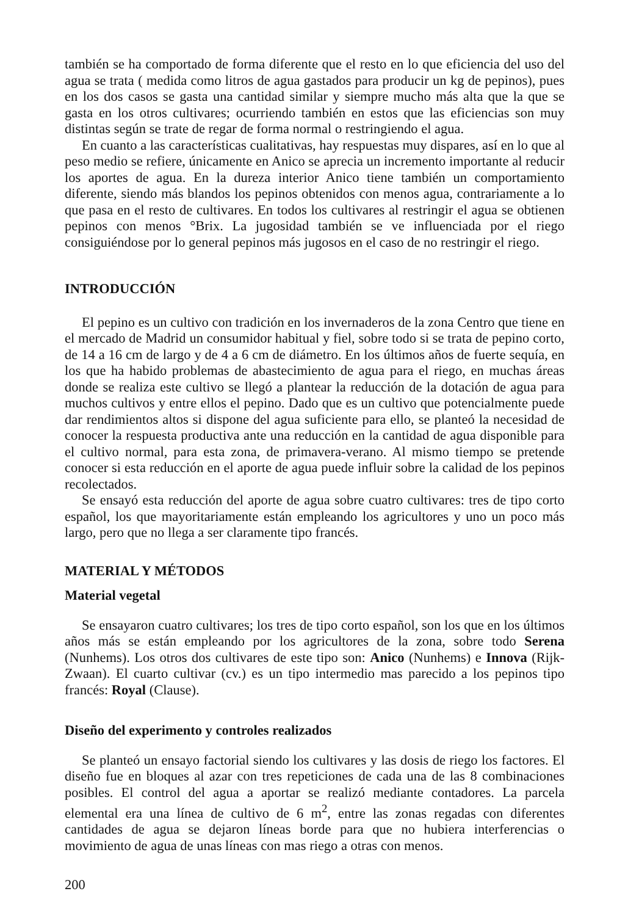también se ha comportado de forma diferente que el resto en lo que eficiencia del uso del agua se trata ( medida como litros de agua gastados para producir un kg de pepinos), pues en los dos casos se gasta una cantidad similar y siempre mucho más alta que la que se gasta en los otros cultivares; ocurriendo también en estos que las eficiencias son muy distintas según se trate de regar de forma normal o restringiendo el agua.
En cuanto a las características cualitativas, hay respuestas muy dispares, así en lo que al peso medio se refiere, únicamente en Anico se aprecia un incremento importante al reducir los aportes de agua. En la dureza interior Anico tiene también un comportamiento diferente, siendo más blandos los pepinos obtenidos con menos agua, contrariamente a lo que pasa en el resto de cultivares. En todos los cultivares al restringir el agua se obtienen pepinos con menos °Brix. La jugosidad también se ve influenciada por el riego consiguiéndose por lo general pepinos más jugosos en el caso de no restringir el riego.
INTRODUCCIÓN
El pepino es un cultivo con tradición en los invernaderos de la zona Centro que tiene en el mercado de Madrid un consumidor habitual y fiel, sobre todo si se trata de pepino corto, de 14 a 16 cm de largo y de 4 a 6 cm de diámetro. En los últimos años de fuerte sequía, en los que ha habido problemas de abastecimiento de agua para el riego, en muchas áreas donde se realiza este cultivo se llegó a plantear la reducción de la dotación de agua para muchos cultivos y entre ellos el pepino. Dado que es un cultivo que potencialmente puede dar rendimientos altos si dispone del agua suficiente para ello, se planteó la necesidad de conocer la respuesta productiva ante una reducción en la cantidad de agua disponible para el cultivo normal, para esta zona, de primavera-verano. Al mismo tiempo se pretende conocer si esta reducción en el aporte de agua puede influir sobre la calidad de los pepinos recolectados.
Se ensayó esta reducción del aporte de agua sobre cuatro cultivares: tres de tipo corto español, los que mayoritariamente están empleando los agricultores y uno un poco más largo, pero que no llega a ser claramente tipo francés.
MATERIAL Y MÉTODOS
Material vegetal
Se ensayaron cuatro cultivares; los tres de tipo corto español, son los que en los últimos años más se están empleando por los agricultores de la zona, sobre todo Serena (Nunhems). Los otros dos cultivares de este tipo son: Anico (Nunhems) e Innova (Rijk-Zwaan). El cuarto cultivar (cv.) es un tipo intermedio mas parecido a los pepinos tipo francés: Royal (Clause).
Diseño del experimento y controles realizados
Se planteó un ensayo factorial siendo los cultivares y las dosis de riego los factores. El diseño fue en bloques al azar con tres repeticiones de cada una de las 8 combinaciones posibles. El control del agua a aportar se realizó mediante contadores. La parcela elemental era una línea de cultivo de 6 m<sup>2</sup>, entre las zonas regadas con diferentes cantidades de agua se dejaron líneas borde para que no hubiera interferencias o movimiento de agua de unas líneas con mas riego a otras con menos.
200